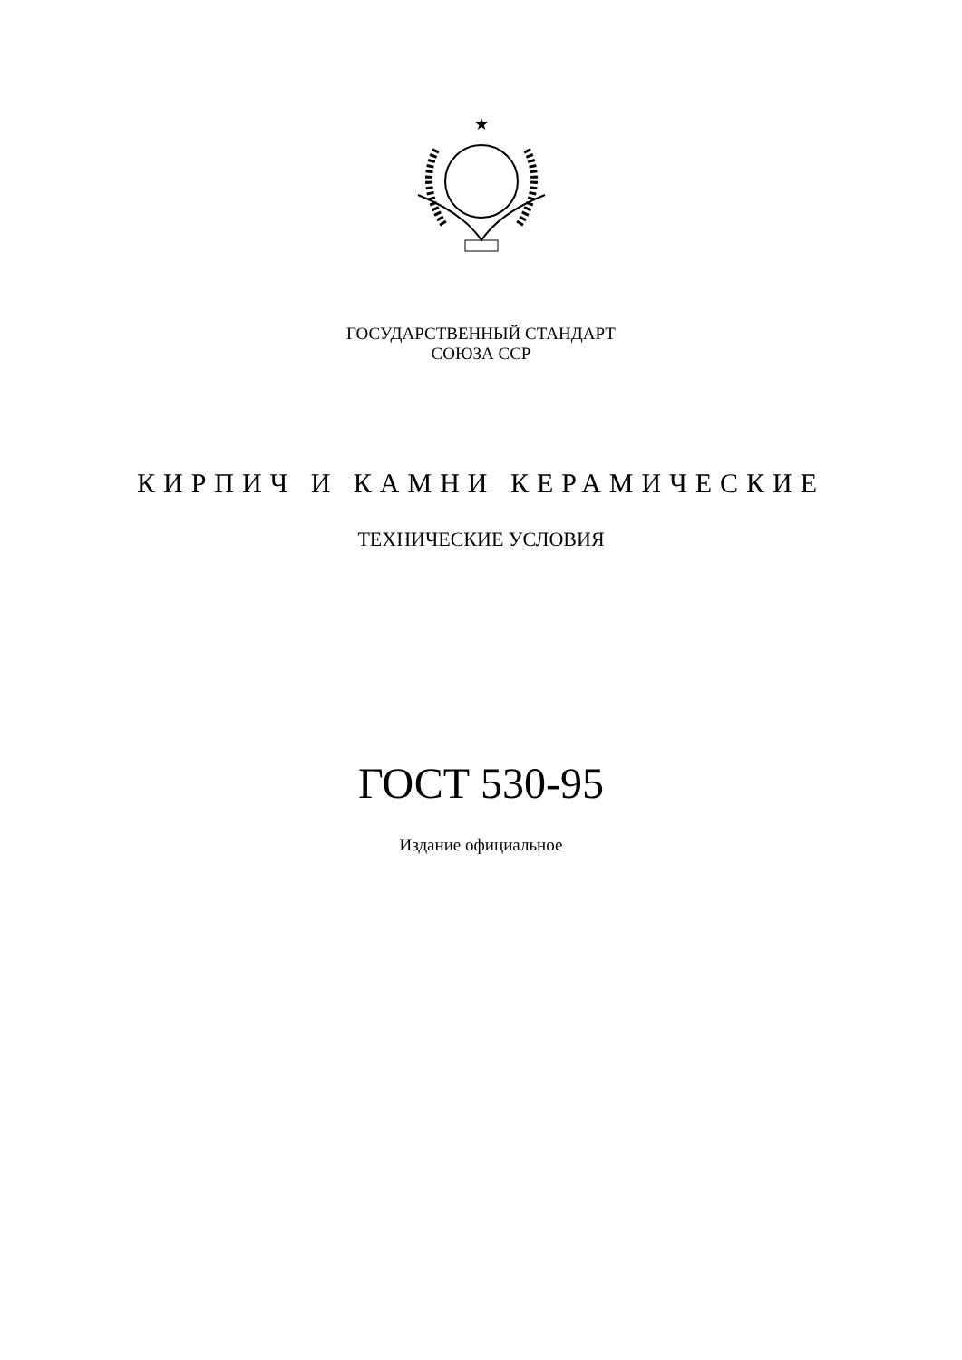★
ГОСУДАРСТВЕННЫЙ СТАНДАРТ
СОЮЗА ССР
КИРПИЧ И КАМНИ КЕРАМИЧЕСКИЕ
ТЕХНИЧЕСКИЕ УСЛОВИЯ
ГОСТ 530-95
Издание официальное